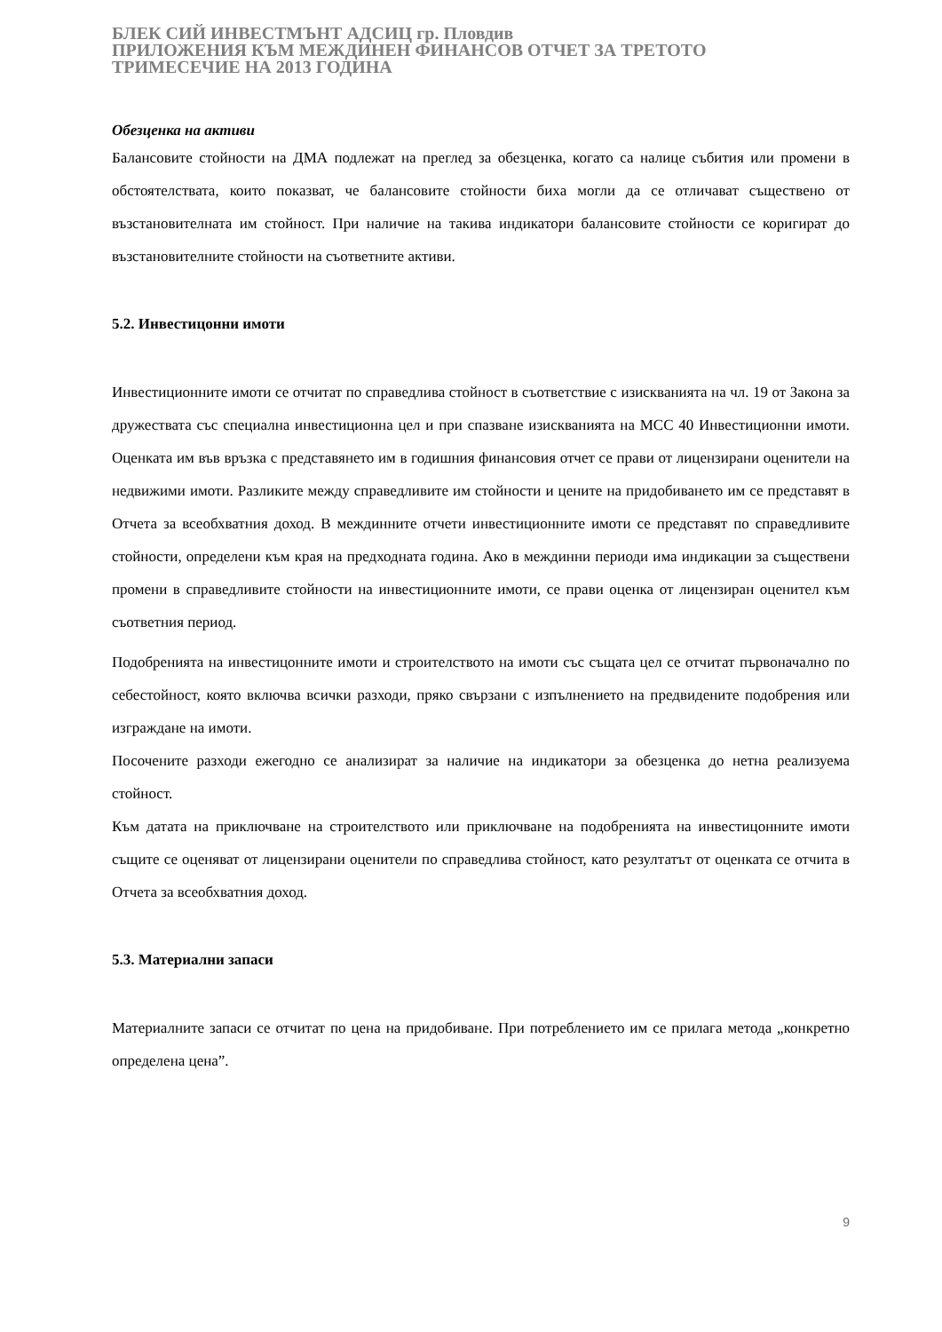БЛЕК СИЙ ИНВЕСТМЪНТ АДСИЦ гр. Пловдив
ПРИЛОЖЕНИЯ КЪМ МЕЖДИНЕН ФИНАНСОВ ОТЧЕТ ЗА ТРЕТОТО
ТРИМЕСЕЧИЕ НА 2013 ГОДИНА
Обезценка на активи
Балансовите стойности на ДМА подлежат на преглед за обезценка, когато са налице събития или промени в обстоятелствата, които показват, че балансовите стойности биха могли да се отличават съществено от възстановителната им стойност. При наличие на такива индикатори балансовите стойности се коригират до възстановителните стойности на съответните активи.
5.2. Инвестицонни имоти
Инвестиционните имоти се отчитат по справедлива стойност в съответствие с изискванията на чл. 19 от Закона за дружествата със специална инвестиционна цел и при спазване изискванията на МСС 40 Инвестиционни имоти. Оценката им във връзка с представянето им в годишния финансовия отчет се прави от лицензирани оценители на недвижими имоти. Разликите между справедливите им стойности и цените на придобиването им се представят в Отчета за всеобхватния доход. В междинните отчети инвестиционните имоти се представят по справедливите стойности, определени към края на предходната година. Ако в междинни периоди има индикации за съществени промени в справедливите стойности на инвестиционните имоти, се прави оценка от лицензиран оценител към съответния период.
Подобренията на инвестицонните имоти и строителството на имоти със същата цел се отчитат първоначално по себестойност, която включва всички разходи, пряко свързани с изпълнението на предвидените подобрения или изграждане на имоти.
Посочените разходи ежегодно се анализират за наличие на индикатори за обезценка до нетна реализуема стойност.
Към датата на приключване на строителството или приключване на подобренията на инвестицонните имоти същите се оценяват от лицензирани оценители по справедлива стойност, като резултатът от оценката се отчита в Отчета за всеобхватния доход.
5.3. Материални запаси
Материалните запаси се отчитат по цена на придобиване. При потреблението им се прилага метода „конкретно определена цена”.
9